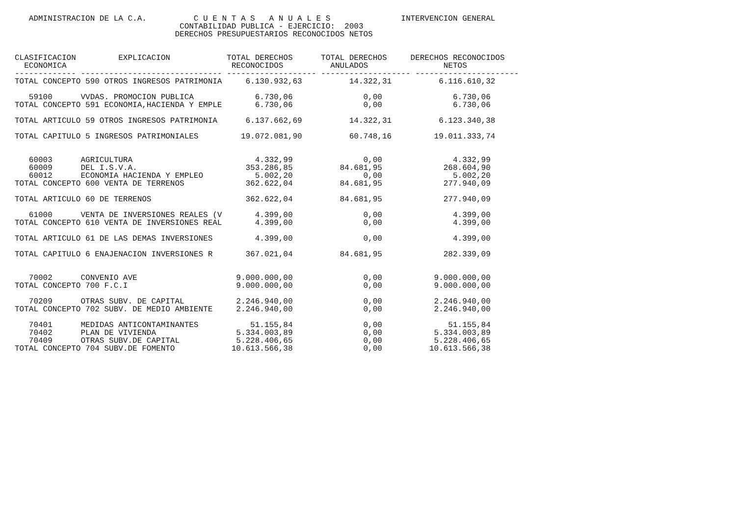ADMINISTRACION DE LA C.A.          C U E N T A S   A N U A L E S               INTERVENCION GENERAL
                                   CONTABILIDAD PUBLICA - EJERCICIO:  2003
                                  DERECHOS PRESUPUESTARIOS RECONOCIDOS NETOS


CLASIFICACION         EXPLICACION            TOTAL DERECHOS      TOTAL DERECHOS     DERECHOS RECONOCIDOS
  ECONOMICA                                   RECONOCIDOS          ANULADOS                NETOS
------------- ------------------------------ ------------------- ------------------- ----------------------
TOTAL CONCEPTO 590 OTROS INGRESOS PATRIMONIA     6.130.932,63          14.322,31          6.116.610,32

   59100      VVDAS. PROMOCION PUBLICA             6.730,06               0,00               6.730,06
TOTAL CONCEPTO 591 ECONOMIA,HACIENDA Y EMPLE       6.730,06               0,00               6.730,06

TOTAL ARTICULO 59 OTROS INGRESOS PATRIMONIA      6.137.662,69          14.322,31          6.123.340,38

TOTAL CAPITULO 5 INGRESOS PATRIMONIALES         19.072.081,90          60.748,16         19.011.333,74


   60003      AGRICULTURA                          4.332,99               0,00               4.332,99
   60009      DEL I.S.V.A.                       353.286,85          84.681,95             268.604,90
   60012      ECONOMIA HACIENDA Y EMPLEO           5.002,20               0,00               5.002,20
TOTAL CONCEPTO 600 VENTA DE TERRENOS             362.622,04          84.681,95             277.940,09

TOTAL ARTICULO 60 DE TERRENOS                    362.622,04          84.681,95             277.940,09

   61000      VENTA DE INVERSIONES REALES (V       4.399,00               0,00               4.399,00
TOTAL CONCEPTO 610 VENTA DE INVERSIONES REAL       4.399,00               0,00               4.399,00

TOTAL ARTICULO 61 DE LAS DEMAS INVERSIONES         4.399,00               0,00               4.399,00

TOTAL CAPITULO 6 ENAJENACION INVERSIONES R       367.021,04          84.681,95             282.339,09


   70002      CONVENIO AVE                     9.000.000,00               0,00           9.000.000,00
TOTAL CONCEPTO 700 F.C.I                       9.000.000,00               0,00           9.000.000,00

   70209      OTRAS SUBV. DE CAPITAL           2.246.940,00               0,00           2.246.940,00
TOTAL CONCEPTO 702 SUBV. DE MEDIO AMBIENTE     2.246.940,00               0,00           2.246.940,00

   70401      MEDIDAS ANTICONTAMINANTES           51.155,84               0,00              51.155,84
   70402      PLAN DE VIVIENDA                 5.334.003,89               0,00           5.334.003,89
   70409      OTRAS SUBV.DE CAPITAL            5.228.406,65               0,00           5.228.406,65
TOTAL CONCEPTO 704 SUBV.DE FOMENTO            10.613.566,38               0,00          10.613.566,38